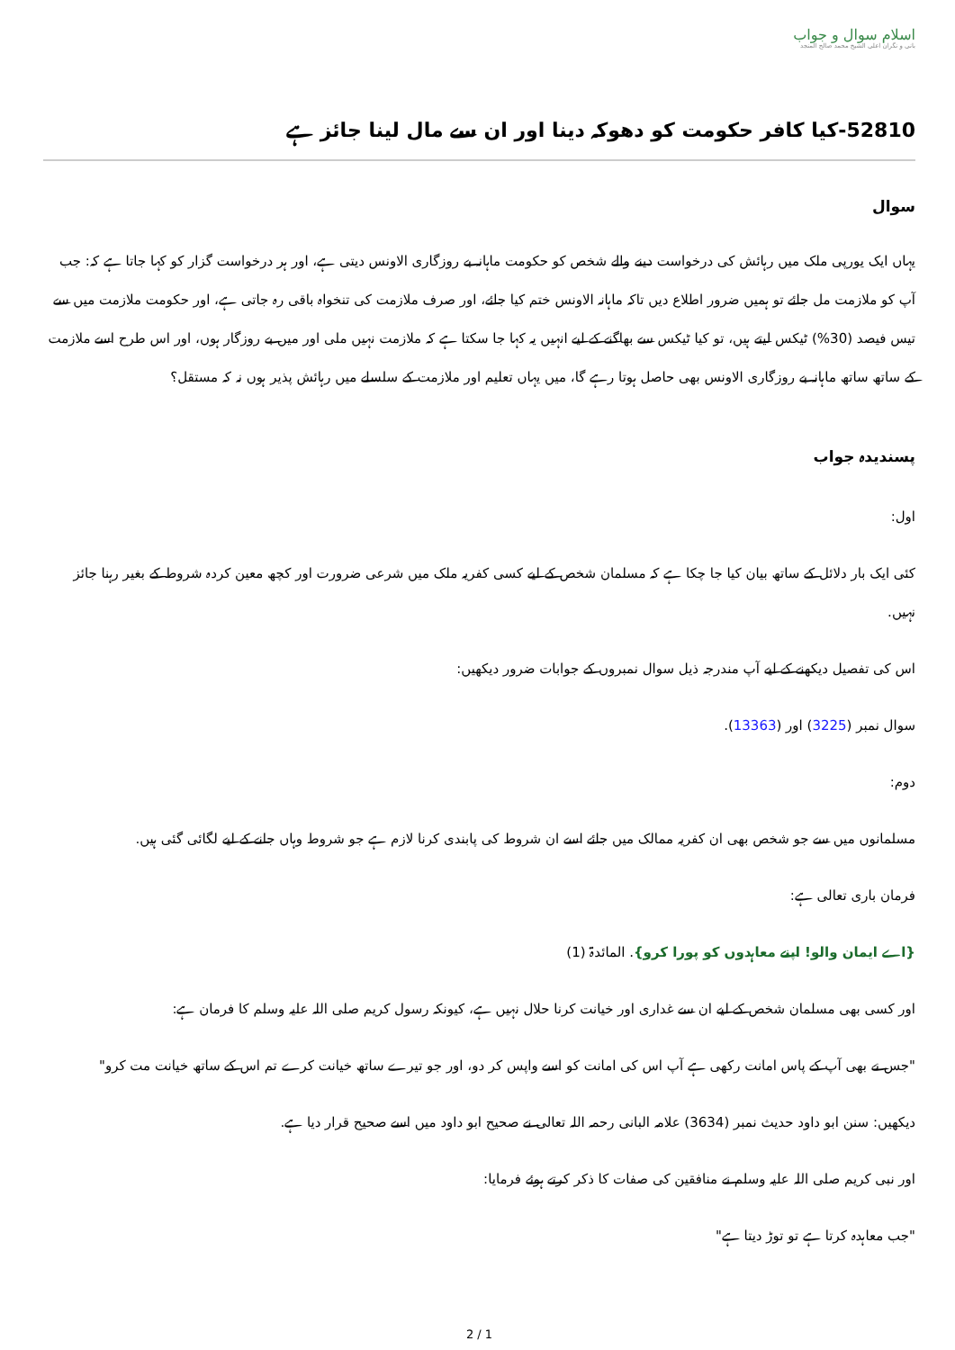اسلام سوال و جواب
بانی و نگران اعلی الشیخ محمد صالح المنجد
52810-کیا کافر حکومت کو دھوکہ دینا اور ان سے مال لینا جائز ہے
سوال
یہاں ایک یورپی ملک میں رہائش کی درخواست دینے والے شخص کو حکومت ماہانہ بے روزگاری الاونس دیتی ہے، اور ہر درخواست گزار کو کہا جاتا ہے کہ: جب آپ کو ملازمت مل جائے تو ہمیں ضرور اطلاع دیں تاکہ ماہانہ الاونس ختم کیا جائے، اور صرف ملازمت کی تنخواہ باقی رہ جاتی ہے، اور حکومت ملازمت میں سے تیس فیصد (30%) ٹیکس لیتے ہیں، تو کیا ٹیکس سے بھاگنے کے لیے انہیں یہ کہا جا سکتا ہے کہ ملازمت نہیں ملی اور میں بے روزگار ہوں، اور اس طرح اسے ملازمت کے ساتھ ساتھ ماہانہ بے روزگاری الاونس بھی حاصل ہوتا رہے گا، میں یہاں تعلیم اور ملازمت کے سلسلے میں رہائش پذیر ہوں نہ کہ مستقل؟
پسندیدہ جواب
اول:
کئی ایک بار دلائل کے ساتھ بیان کیا جا چکا ہے کہ مسلمان شخص کے لیے کسی کفریہ ملک میں شرعی ضرورت اور کچھ معین کردہ شروط کے بغیر رہنا جائز نہیں.
اس کی تفصیل دیکھنے کے لیے آپ مندرجہ ذیل سوال نمبروں کے جوابات ضرور دیکھیں:
سوال نمبر (3225) اور (13363).
دوم:
مسلمانوں میں سے جو شخص بھی ان کفریہ ممالک میں جائے اسے ان شروط کی پابندی کرنا لازم ہے جو شروط وہاں جانے کے لیے لگائی گئی ہیں.
فرمان باری تعالی ہے:
{اے ایمان والو! اپنے معاہدوں کو پورا کرو}. المائدۃ (1)
اور کسی بھی مسلمان شخص کے لیے ان سے غداری اور خیانت کرنا حلال نہیں ہے، کیونکہ رسول کریم صلی اللہ علیہ وسلم کا فرمان ہے:
"جس نے بھی آپ کے پاس امانت رکھی ہے آپ اس کی امانت کو اسے واپس کر دو، اور جو تیرے ساتھ خیانت کرے تم اس کے ساتھ خیانت مت کرو"
دیکھیں: سنن ابو داود حدیث نمبر (3634) علامہ البانی رحمہ اللہ تعالی نے صحیح ابو داود میں اسے صحیح قرار دیا ہے.
اور نبی کریم صلی اللہ علیہ وسلم نے منافقین کی صفات کا ذکر کرتے ہوئے فرمایا:
"جب معاہدہ کرتا ہے تو توڑ دیتا ہے"
2 / 1